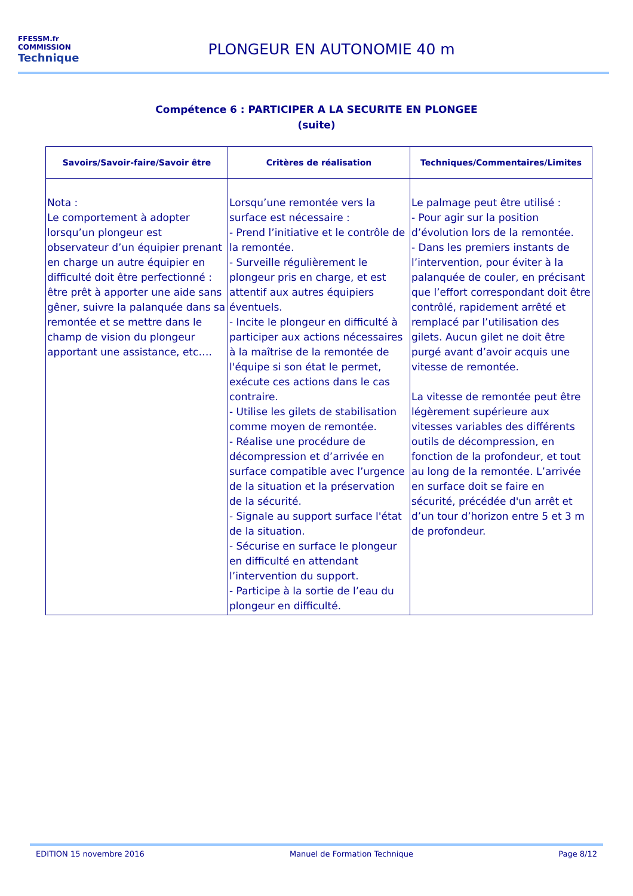FFESSM.fr
COMMISSION
Technique
PLONGEUR EN AUTONOMIE 40 m
Compétence 6 : PARTICIPER A LA SECURITE EN PLONGEE
(suite)
| Savoirs/Savoir-faire/Savoir être | Critères de réalisation | Techniques/Commentaires/Limites |
| --- | --- | --- |
| Nota : Le comportement à adopter lorsqu’un plongeur est observateur d’un équipier prenant en charge un autre équipier en difficulté doit être perfectionné : être prêt à apporter une aide sans gêner, suivre la palanquée dans sa remontée et se mettre dans le champ de vision du plongeur apportant une assistance, etc…. | Lorsqu’une remontée vers la surface est nécessaire : - Prend l’initiative et le contrôle de la remontée. - Surveille régulièrement le plongeur pris en charge, et est attentif aux autres équipiers éventuels. - Incite le plongeur en difficulté à participer aux actions nécessaires à la maîtrise de la remontée de l'équipe si son état le permet, exécute ces actions dans le cas contraire. - Utilise les gilets de stabilisation comme moyen de remontée. - Réalise une procédure de décompression et d’arrivée en surface compatible avec l’urgence de la situation et la préservation de la sécurité. - Signale au support surface l'état de la situation. - Sécurise en surface le plongeur en difficulté en attendant l’intervention du support. - Participe à la sortie de l’eau du plongeur en difficulté. | Le palmage peut être utilisé : - Pour agir sur la position d’évolution lors de la remontée. - Dans les premiers instants de l’intervention, pour éviter à la palanquée de couler, en précisant que l’effort correspondant doit être contrôlé, rapidement arrêté et remplacé par l’utilisation des gilets. Aucun gilet ne doit être purgé avant d’avoir acquis une vitesse de remontée. La vitesse de remontée peut être légèrement supérieure aux vitesses variables des différents outils de décompression, en fonction de la profondeur, et tout au long de la remontée. L’arrivée en surface doit se faire en sécurité, précédée d'un arrêt et d’un tour d’horizon entre 5 et 3 m de profondeur. |
EDITION 15 novembre 2016 Manuel de Formation Technique Page 8/12